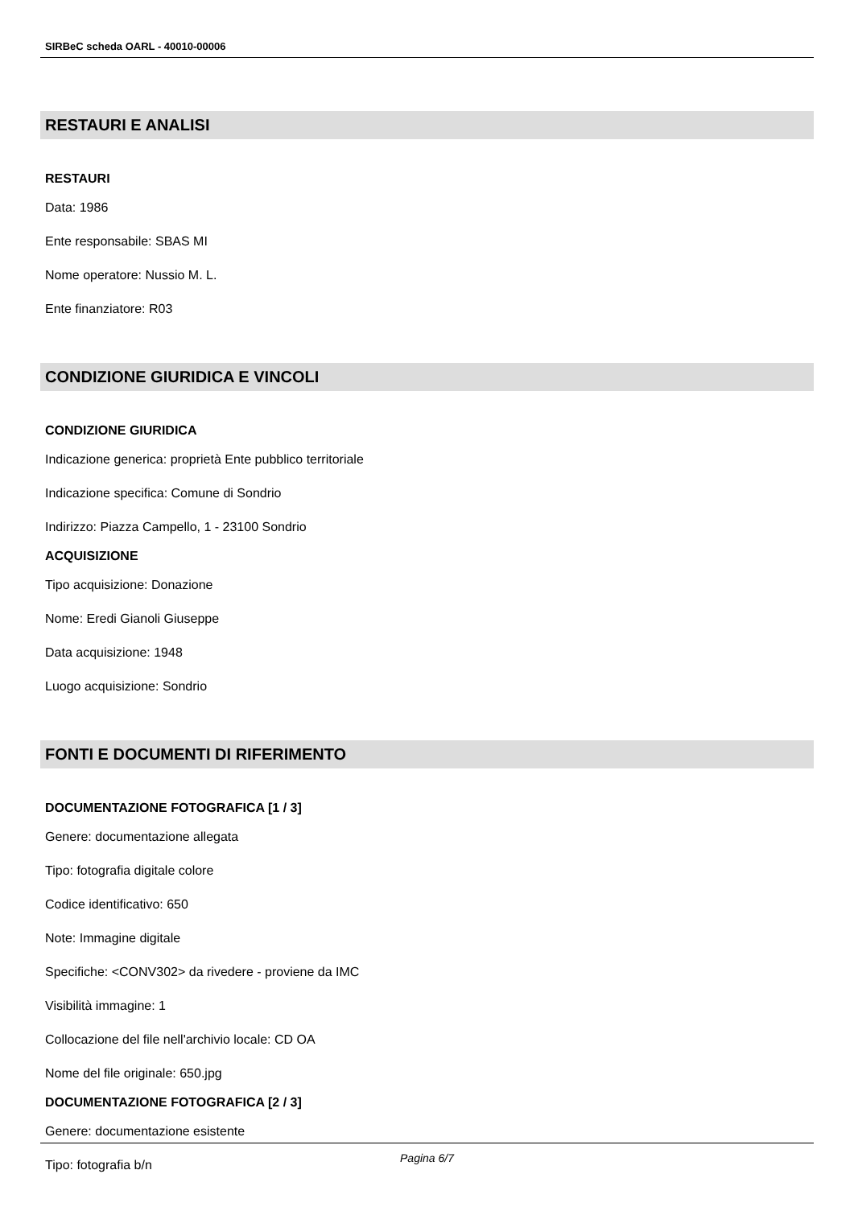SIRBeC scheda OARL - 40010-00006
RESTAURI E ANALISI
RESTAURI
Data: 1986
Ente responsabile: SBAS MI
Nome operatore: Nussio M. L.
Ente finanziatore: R03
CONDIZIONE GIURIDICA E VINCOLI
CONDIZIONE GIURIDICA
Indicazione generica: proprietà Ente pubblico territoriale
Indicazione specifica: Comune di Sondrio
Indirizzo: Piazza Campello, 1 - 23100 Sondrio
ACQUISIZIONE
Tipo acquisizione: Donazione
Nome: Eredi Gianoli Giuseppe
Data acquisizione: 1948
Luogo acquisizione: Sondrio
FONTI E DOCUMENTI DI RIFERIMENTO
DOCUMENTAZIONE FOTOGRAFICA [1 / 3]
Genere: documentazione allegata
Tipo: fotografia digitale colore
Codice identificativo: 650
Note: Immagine digitale
Specifiche: <CONV302> da rivedere - proviene da IMC
Visibilità immagine: 1
Collocazione del file nell'archivio locale: CD OA
Nome del file originale: 650.jpg
DOCUMENTAZIONE FOTOGRAFICA [2 / 3]
Genere: documentazione esistente
Tipo: fotografia b/n
Pagina 6/7